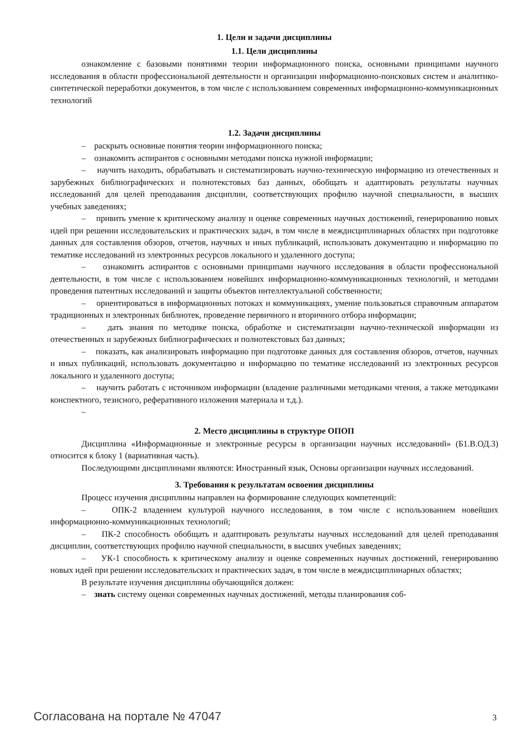1. Цели и задачи дисциплины
1.1. Цели дисциплины
ознакомление с базовыми понятиями теории информационного поиска, основными принципами научного исследования в области профессиональной деятельности и организации информационно-поисковых систем и аналитико-синтетической переработки документов, в том числе с использованием современных информационно-коммуникационных технологий
1.2. Задачи дисциплины
– раскрыть основные понятия теории информационного поиска;
– ознакомить аспирантов с основными методами поиска нужной информации;
– научить находить, обрабатывать и систематизировать научно-техническую информацию из отечественных и зарубежных библиографических и полнотекстовых баз данных, обобщать и адаптировать результаты научных исследований для целей преподавания дисциплин, соответствующих профилю научной специальности, в высших учебных заведениях;
– привить умение к критическому анализу и оценке современных научных достижений, генерированию новых идей при решении исследовательских и практических задач, в том числе в междисциплинарных областях при подготовке данных для составления обзоров, отчетов, научных и иных публикаций, использовать документацию и информацию по тематике исследований из электронных ресурсов локального и удаленного доступа;
– ознакомить аспирантов с основными принципами научного исследования в области профессиональной деятельности, в том числе с использованием новейших информационно-коммуникационных технологий, и методами проведения патентных исследований и защиты объектов интеллектуальной собственности;
– ориентироваться в информационных потоках и коммуникациях, умение пользоваться справочным аппаратом традиционных и электронных библиотек, проведение первичного и вторичного отбора информации;
– дать знания по методике поиска, обработке и систематизации научно-технической информации из отечественных и зарубежных библиографических и полнотекстовых баз данных;
– показать, как анализировать информацию при подготовке данных для составления обзоров, отчетов, научных и иных публикаций, использовать документацию и информацию по тематике исследований из электронных ресурсов локального и удаленного доступа;
– научить работать с источником информации (владение различными методиками чтения, а также методиками конспектного, тезисного, реферативного изложения материала и т.д.).
–
2. Место дисциплины в структуре ОПОП
Дисциплина «Информационные и электронные ресурсы в организации научных исследований» (Б1.В.ОД.3) относится к блоку 1 (вариативная часть).
Последующими дисциплинами являются: Иностранный язык, Основы организации научных исследований.
3. Требования к результатам освоения дисциплины
Процесс изучения дисциплины направлен на формирование следующих компетенций:
– ОПК-2 владением культурой научного исследования, в том числе с использованием новейших информационно-коммуникационных технологий;
– ПК-2 способность обобщать и адаптировать результаты научных исследований для целей преподавания дисциплин, соответствующих профилю научной специальности, в высших учебных заведениях;
– УК-1 способность к критическому анализу и оценке современных научных достижений, генерированию новых идей при решении исследовательских и практических задач, в том числе в междисциплинарных областях;
В результате изучения дисциплины обучающийся должен:
– знать систему оценки современных научных достижений, методы планирования соб-
Согласована на портале № 47047 3